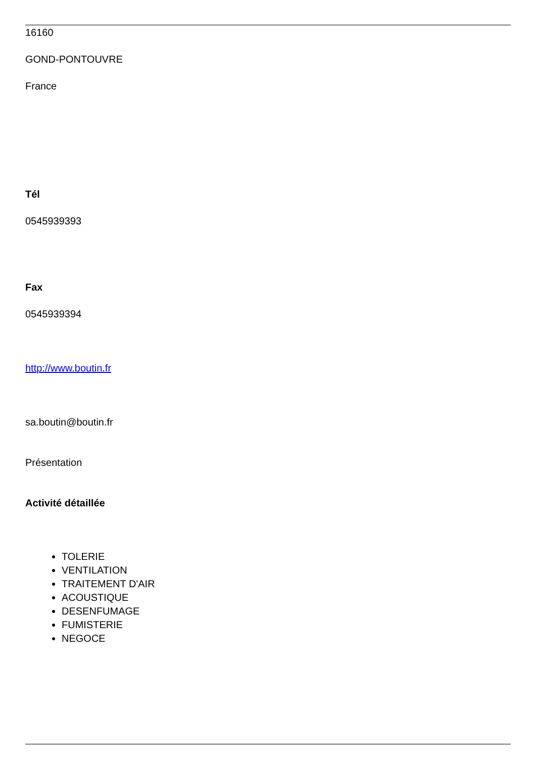16160
GOND-PONTOUVRE
France
Tél
0545939393
Fax
0545939394
http://www.boutin.fr
sa.boutin@boutin.fr
Présentation
Activité détaillée
TOLERIE
VENTILATION
TRAITEMENT D'AIR
ACOUSTIQUE
DESENFUMAGE
FUMISTERIE
NEGOCE